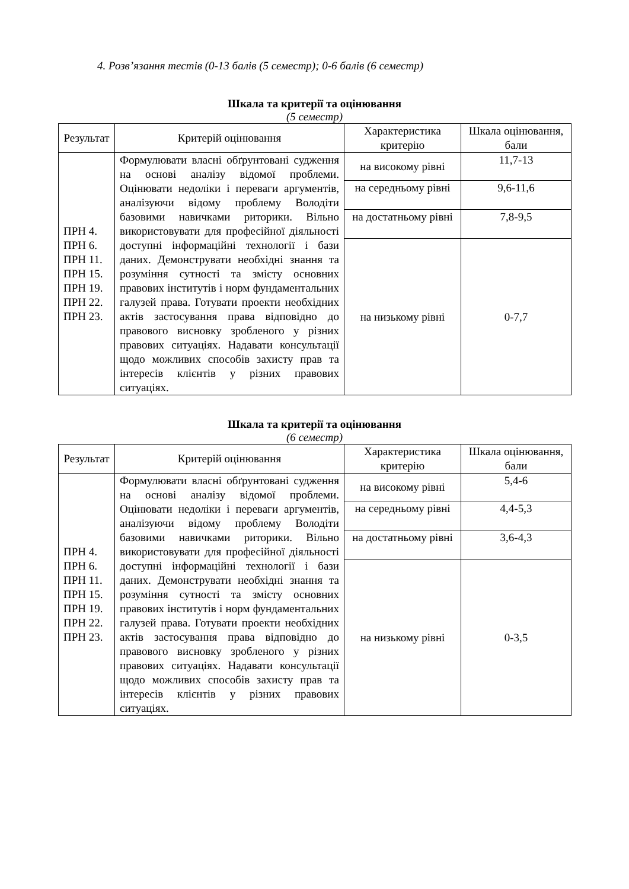4. Розв’язання тестів (0-13 балів (5 семестр); 0-6 балів (6 семестр)
Шкала та критерії та оцінювання
(5 семестр)
| Результат | Критерій оцінювання | Характеристика критерію | Шкала оцінювання, бали |
| --- | --- | --- | --- |
| ПРН 4. ПРН 6. ПРН 11. ПРН 15. ПРН 19. ПРН 22. ПРН 23. | Формулювати власні обґрунтовані судження на основі аналізу відомої проблеми. Оцінювати недоліки і переваги аргументів, аналізуючи відому проблему Володіти базовими навичками риторики. Вільно використовувати для професійної діяльності доступні інформаційні технології і бази даних. Демонструвати необхідні знання та розуміння сутності та змісту основних правових інститутів і норм фундаментальних галузей права. Готувати проекти необхідних актів застосування права відповідно до правового висновку зробленого у різних правових ситуаціях. Надавати консультації щодо можливих способів захисту прав та інтересів клієнтів у різних правових ситуаціях. | на високому рівні | 11,7-13 |
| | | на середньому рівні | 9,6-11,6 |
| | | на достатньому рівні | 7,8-9,5 |
| | | на низькому рівні | 0-7,7 |
Шкала та критерії та оцінювання
(6 семестр)
| Результат | Критерій оцінювання | Характеристика критерію | Шкала оцінювання, бали |
| --- | --- | --- | --- |
| ПРН 4. ПРН 6. ПРН 11. ПРН 15. ПРН 19. ПРН 22. ПРН 23. | Формулювати власні обґрунтовані судження на основі аналізу відомої проблеми. Оцінювати недоліки і переваги аргументів, аналізуючи відому проблему Володіти базовими навичками риторики. Вільно використовувати для професійної діяльності доступні інформаційні технології і бази даних. Демонструвати необхідні знання та розуміння сутності та змісту основних правових інститутів і норм фундаментальних галузей права. Готувати проекти необхідних актів застосування права відповідно до правового висновку зробленого у різних правових ситуаціях. Надавати консультації щодо можливих способів захисту прав та інтересів клієнтів у різних правових ситуаціях. | на високому рівні | 5,4-6 |
| | | на середньому рівні | 4,4-5,3 |
| | | на достатньому рівні | 3,6-4,3 |
| | | на низькому рівні | 0-3,5 |